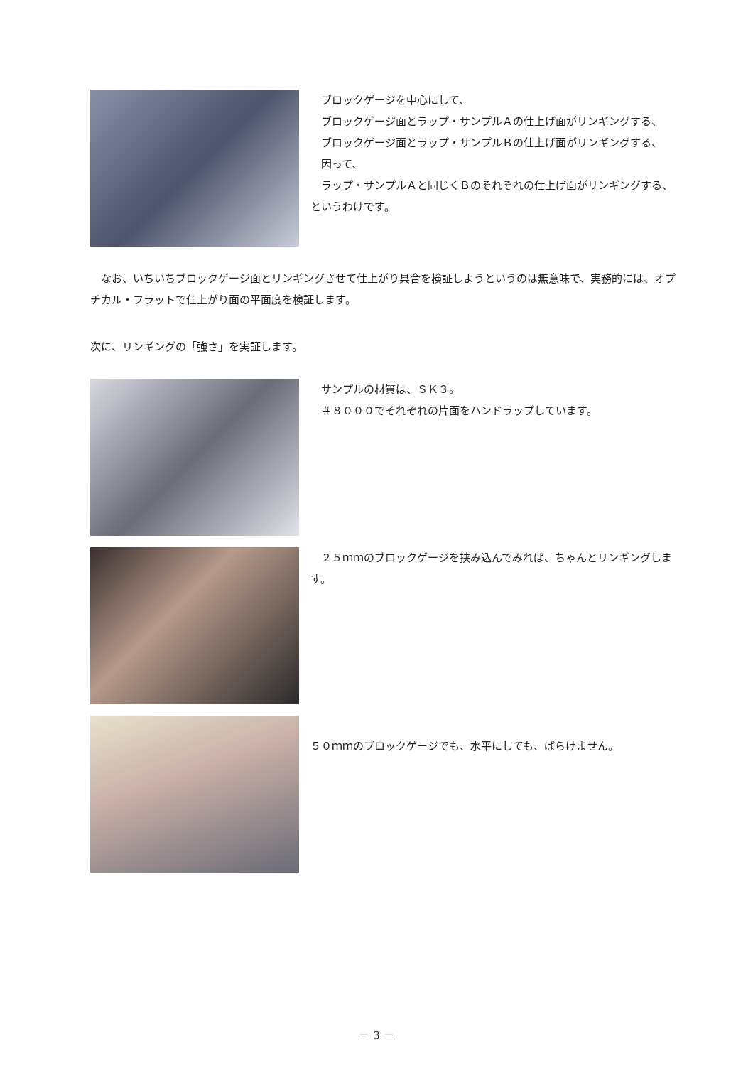ブロックゲージを中心にして、
　ブロックゲージ面とラップ・サンプルＡの仕上げ面がリンギングする、
　ブロックゲージ面とラップ・サンプルＢの仕上げ面がリンギングする、
　因って、
　ラップ・サンプルＡと同じくＢのそれぞれの仕上げ面がリンギングする、というわけです。
　なお、いちいちブロックゲージ面とリンギングさせて仕上がり具合を検証しようというのは無意味で、実務的には、オプチカル・フラットで仕上がり面の平面度を検証します。
次に、リンギングの「強さ」を実証します。
　サンプルの材質は、ＳＫ３。
　＃８０００でそれぞれの片面をハンドラップしています。
　２５ｍｍのブロックゲージを挟み込んでみれば、ちゃんとリンギングします。
５０ｍｍのブロックゲージでも、水平にしても、ばらけません。
－ 3 －